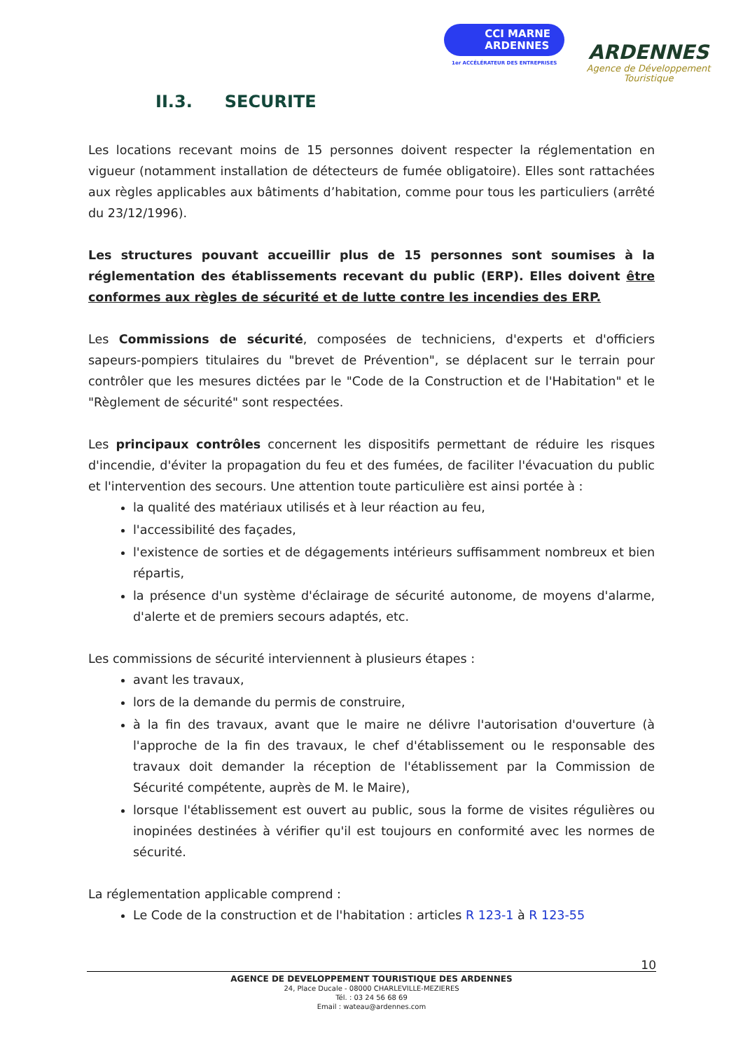CCI MARNE
ARDENNES
1er ACCÉLÉRATEUR DES ENTREPRISES
ARDENNES
Agence de Développement
Touristique
II.3. SECURITE
Les locations recevant moins de 15 personnes doivent respecter la réglementation en vigueur (notamment installation de détecteurs de fumée obligatoire). Elles sont rattachées aux règles applicables aux bâtiments d’habitation, comme pour tous les particuliers (arrêté du 23/12/1996).
Les structures pouvant accueillir plus de 15 personnes sont soumises à la réglementation des établissements recevant du public (ERP). Elles doivent être conformes aux règles de sécurité et de lutte contre les incendies des ERP.
Les Commissions de sécurité, composées de techniciens, d'experts et d'officiers sapeurs-pompiers titulaires du "brevet de Prévention", se déplacent sur le terrain pour contrôler que les mesures dictées par le "Code de la Construction et de l'Habitation" et le "Règlement de sécurité" sont respectées.
Les principaux contrôles concernent les dispositifs permettant de réduire les risques d'incendie, d'éviter la propagation du feu et des fumées, de faciliter l'évacuation du public et l'intervention des secours. Une attention toute particulière est ainsi portée à :
la qualité des matériaux utilisés et à leur réaction au feu,
l'accessibilité des façades,
l'existence de sorties et de dégagements intérieurs suffisamment nombreux et bien répartis,
la présence d'un système d'éclairage de sécurité autonome, de moyens d'alarme, d'alerte et de premiers secours adaptés, etc.
Les commissions de sécurité interviennent à plusieurs étapes :
avant les travaux,
lors de la demande du permis de construire,
à la fin des travaux, avant que le maire ne délivre l'autorisation d'ouverture (à l'approche de la fin des travaux, le chef d'établissement ou le responsable des travaux doit demander la réception de l'établissement par la Commission de Sécurité compétente, auprès de M. le Maire),
lorsque l'établissement est ouvert au public, sous la forme de visites régulières ou inopinées destinées à vérifier qu'il est toujours en conformité avec les normes de sécurité.
La réglementation applicable comprend :
Le Code de la construction et de l'habitation : articles R 123-1 à R 123-55
10
AGENCE DE DEVELOPPEMENT TOURISTIQUE DES ARDENNES
24, Place Ducale - 08000 CHARLEVILLE-MEZIERES
Tél. : 03 24 56 68 69
Email : wateau@ardennes.com